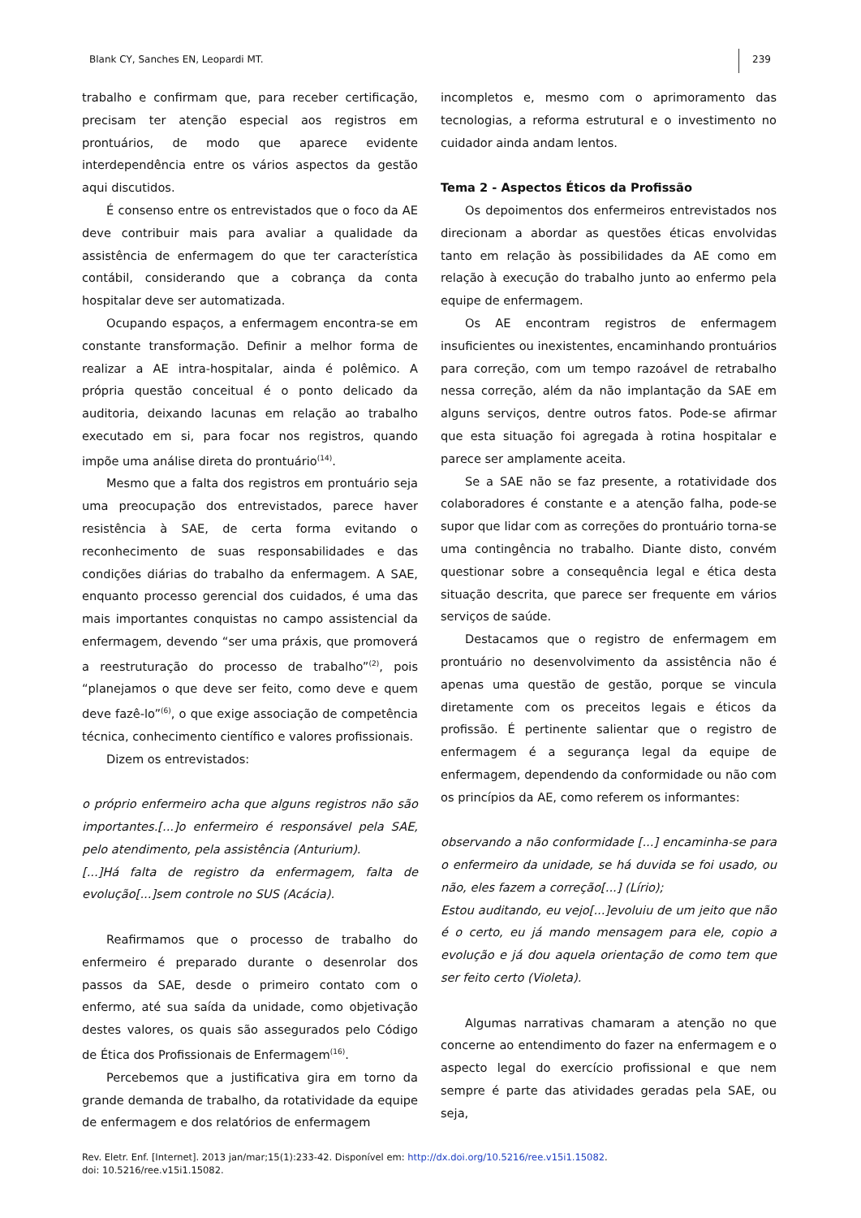Blank CY, Sanches EN, Leopardi MT. 239
trabalho e confirmam que, para receber certificação, precisam ter atenção especial aos registros em prontuários, de modo que aparece evidente interdependência entre os vários aspectos da gestão aqui discutidos.
É consenso entre os entrevistados que o foco da AE deve contribuir mais para avaliar a qualidade da assistência de enfermagem do que ter característica contábil, considerando que a cobrança da conta hospitalar deve ser automatizada.
Ocupando espaços, a enfermagem encontra-se em constante transformação. Definir a melhor forma de realizar a AE intra-hospitalar, ainda é polêmico. A própria questão conceitual é o ponto delicado da auditoria, deixando lacunas em relação ao trabalho executado em si, para focar nos registros, quando impõe uma análise direta do prontuário<sup>(14)</sup>.
Mesmo que a falta dos registros em prontuário seja uma preocupação dos entrevistados, parece haver resistência à SAE, de certa forma evitando o reconhecimento de suas responsabilidades e das condições diárias do trabalho da enfermagem. A SAE, enquanto processo gerencial dos cuidados, é uma das mais importantes conquistas no campo assistencial da enfermagem, devendo “ser uma práxis, que promoverá a reestruturação do processo de trabalho”<sup>(2)</sup>, pois “planejamos o que deve ser feito, como deve e quem deve fazê-lo”<sup>(6)</sup>, o que exige associação de competência técnica, conhecimento científico e valores profissionais.
Dizem os entrevistados:
o próprio enfermeiro acha que alguns registros não são importantes.[...]o enfermeiro é responsável pela SAE, pelo atendimento, pela assistência (Anturium).
[...]Há falta de registro da enfermagem, falta de evolução[...]sem controle no SUS (Acácia).
Reafirmamos que o processo de trabalho do enfermeiro é preparado durante o desenrolar dos passos da SAE, desde o primeiro contato com o enfermo, até sua saída da unidade, como objetivação destes valores, os quais são assegurados pelo Código de Ética dos Profissionais de Enfermagem<sup>(16)</sup>.
Percebemos que a justificativa gira em torno da grande demanda de trabalho, da rotatividade da equipe de enfermagem e dos relatórios de enfermagem
incompletos e, mesmo com o aprimoramento das tecnologias, a reforma estrutural e o investimento no cuidador ainda andam lentos.
Tema 2 - Aspectos Éticos da Profissão
Os depoimentos dos enfermeiros entrevistados nos direcionam a abordar as questões éticas envolvidas tanto em relação às possibilidades da AE como em relação à execução do trabalho junto ao enfermo pela equipe de enfermagem.
Os AE encontram registros de enfermagem insuficientes ou inexistentes, encaminhando prontuários para correção, com um tempo razoável de retrabalho nessa correção, além da não implantação da SAE em alguns serviços, dentre outros fatos. Pode-se afirmar que esta situação foi agregada à rotina hospitalar e parece ser amplamente aceita.
Se a SAE não se faz presente, a rotatividade dos colaboradores é constante e a atenção falha, pode-se supor que lidar com as correções do prontuário torna-se uma contingência no trabalho. Diante disto, convém questionar sobre a consequência legal e ética desta situação descrita, que parece ser frequente em vários serviços de saúde.
Destacamos que o registro de enfermagem em prontuário no desenvolvimento da assistência não é apenas uma questão de gestão, porque se vincula diretamente com os preceitos legais e éticos da profissão. É pertinente salientar que o registro de enfermagem é a segurança legal da equipe de enfermagem, dependendo da conformidade ou não com os princípios da AE, como referem os informantes:
observando a não conformidade [...] encaminha-se para o enfermeiro da unidade, se há duvida se foi usado, ou não, eles fazem a correção[...] (Lírio);
Estou auditando, eu vejo[...]evoluiu de um jeito que não é o certo, eu já mando mensagem para ele, copio a evolução e já dou aquela orientação de como tem que ser feito certo (Violeta).
Algumas narrativas chamaram a atenção no que concerne ao entendimento do fazer na enfermagem e o aspecto legal do exercício profissional e que nem sempre é parte das atividades geradas pela SAE, ou seja,
Rev. Eletr. Enf. [Internet]. 2013 jan/mar;15(1):233-42. Disponível em: http://dx.doi.org/10.5216/ree.v15i1.15082.
doi: 10.5216/ree.v15i1.15082.